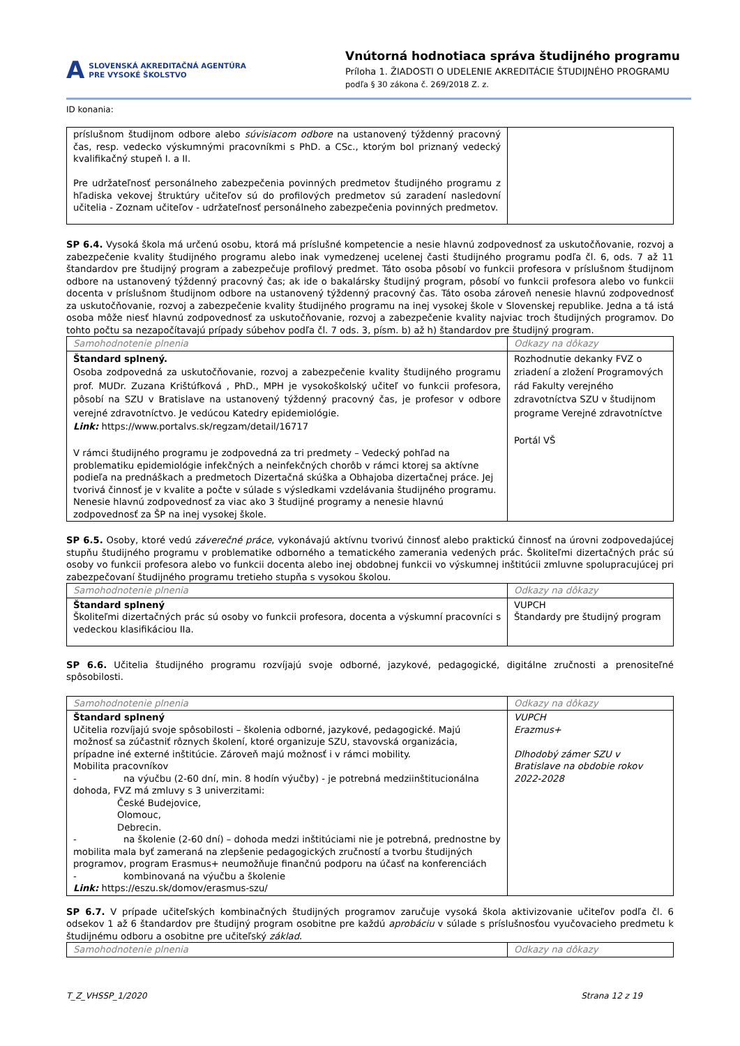A SLOVENSKÁ AKREDITAČNÁ AGENTÚRA
PRE VYSOKÉ ŠKOLSTVO
Vnútorná hodnotiaca správa študijného programu
Príloha 1. ŽIADOSTI O UDELENIE AKREDITÁCIE ŠTUDIJNÉHO PROGRAMU
podľa § 30 zákona č. 269/2018 Z. z.
ID konania:
| príslušnom študijnom odbore alebo súvisiacom odbore na ustanovený týždenný pracovný čas, resp. vedecko výskumnými pracovníkmi s PhD. a CSc., ktorým bol priznaný vedecký kvalifikačný stupeň I. a II. Pre udržateľnosť personálneho zabezpečenia povinných predmetov študijného programu z hľadiska vekovej štruktúry učiteľov sú do profilových predmetov sú zaradení nasledovní učitelia - Zoznam učiteľov - udržateľnosť personálneho zabezpečenia povinných predmetov. | |
SP 6.4. Vysoká škola má určenú osobu, ktorá má príslušné kompetencie a nesie hlavnú zodpovednosť za uskutočňovanie, rozvoj a zabezpečenie kvality študijného programu alebo inak vymedzenej ucelenej časti študijného programu podľa čl. 6, ods. 7 až 11 štandardov pre študijný program a zabezpečuje profilový predmet. Táto osoba pôsobí vo funkcii profesora v príslušnom študijnom odbore na ustanovený týždenný pracovný čas; ak ide o bakalársky študijný program, pôsobí vo funkcii profesora alebo vo funkcii docenta v príslušnom študijnom odbore na ustanovený týždenný pracovný čas. Táto osoba zároveň nenesie hlavnú zodpovednosť za uskutočňovanie, rozvoj a zabezpečenie kvality študijného programu na inej vysokej škole v Slovenskej republike. Jedna a tá istá osoba môže niesť hlavnú zodpovednosť za uskutočňovanie, rozvoj a zabezpečenie kvality najviac troch študijných programov. Do tohto počtu sa nezapočítavajú prípady súbehov podľa čl. 7 ods. 3, písm. b) až h) štandardov pre študijný program.
| Samohodnotenie plnenia | Odkazy na dôkazy |
| Štandard splnený. Osoba zodpovedná za uskutočňovanie, rozvoj a zabezpečenie kvality študijného programu prof. MUDr. Zuzana Krištúfková , PhD., MPH je vysokoškolský učiteľ vo funkcii profesora, pôsobí na SZU v Bratislave na ustanovený týždenný pracovný čas, je profesor v odbore verejné zdravotníctvo. Je vedúcou Katedry epidemiológie. Link: https://www.portalvs.sk/regzam/detail/16717 V rámci študijného programu je zodpovedná za tri predmety – Vedecký pohľad na problematiku epidemiológie infekčných a neinfekčných chorôb v rámci ktorej sa aktívne podieľa na prednáškach a predmetoch Dizertačná skúška a Obhajoba dizertačnej práce. Jej tvorivá činnosť je v kvalite a počte v súlade s výsledkami vzdelávania študijného programu. Nenesie hlavnú zodpovednosť za viac ako 3 študijné programy a nenesie hlavnú zodpovednosť za ŠP na inej vysokej škole. | Rozhodnutie dekanky FVZ o zriadení a zložení Programových rád Fakulty verejného zdravotníctva SZU v študijnom programe Verejné zdravotníctve Portál VŠ |
SP 6.5. Osoby, ktoré vedú záverečné práce, vykonávajú aktívnu tvorivú činnosť alebo praktickú činnosť na úrovni zodpovedajúcej stupňu študijného programu v problematike odborného a tematického zamerania vedených prác. Školiteľmi dizertačných prác sú osoby vo funkcii profesora alebo vo funkcii docenta alebo inej obdobnej funkcii vo výskumnej inštitúcii zmluvne spolupracujúcej pri zabezpečovaní študijného programu tretieho stupňa s vysokou školou.
| Samohodnotenie plnenia | Odkazy na dôkazy |
| Štandard splnený Školiteľmi dizertačných prác sú osoby vo funkcii profesora, docenta a výskumní pracovníci s vedeckou klasifikáciou IIa. | VUPCH Štandardy pre študijný program |
SP 6.6. Učitelia študijného programu rozvíjajú svoje odborné, jazykové, pedagogické, digitálne zručnosti a prenositeľné spôsobilosti.
| Samohodnotenie plnenia | Odkazy na dôkazy |
| Štandard splnený Učitelia rozvíjajú svoje spôsobilosti – školenia odborné, jazykové, pedagogické. Majú možnosť sa zúčastniť rôznych školení, ktoré organizuje SZU, stavovská organizácia, prípadne iné externé inštitúcie. Zároveň majú možnosť i v rámci mobility. Mobilita pracovníkov - na výučbu (2-60 dní, min. 8 hodín výučby) - je potrebná medziinštitucionálna dohoda, FVZ má zmluvy s 3 univerzitami: České Budejovice, Olomouc, Debrecin. - na školenie (2-60 dní) – dohoda medzi inštitúciami nie je potrebná, prednostne by mobilita mala byť zameraná na zlepšenie pedagogických zručností a tvorbu študijných programov, program Erasmus+ neumožňuje finančnú podporu na účasť na konferenciách - kombinovaná na výučbu a školenie Link: https://eszu.sk/domov/erasmus-szu/ | VUPCH Erazmus+ Dlhodobý zámer SZU v Bratislave na obdobie rokov 2022-2028 |
SP 6.7. V prípade učiteľských kombinačných študijných programov zaručuje vysoká škola aktivizovanie učiteľov podľa čl. 6 odsekov 1 až 6 štandardov pre študijný program osobitne pre každú aprobáciu v súlade s príslušnosťou vyučovacieho predmetu k študijnému odboru a osobitne pre učiteľský základ.
| Samohodnotenie plnenia | Odkazy na dôkazy |
T_Z_VHSSP_1/2020 Strana 12 z 19